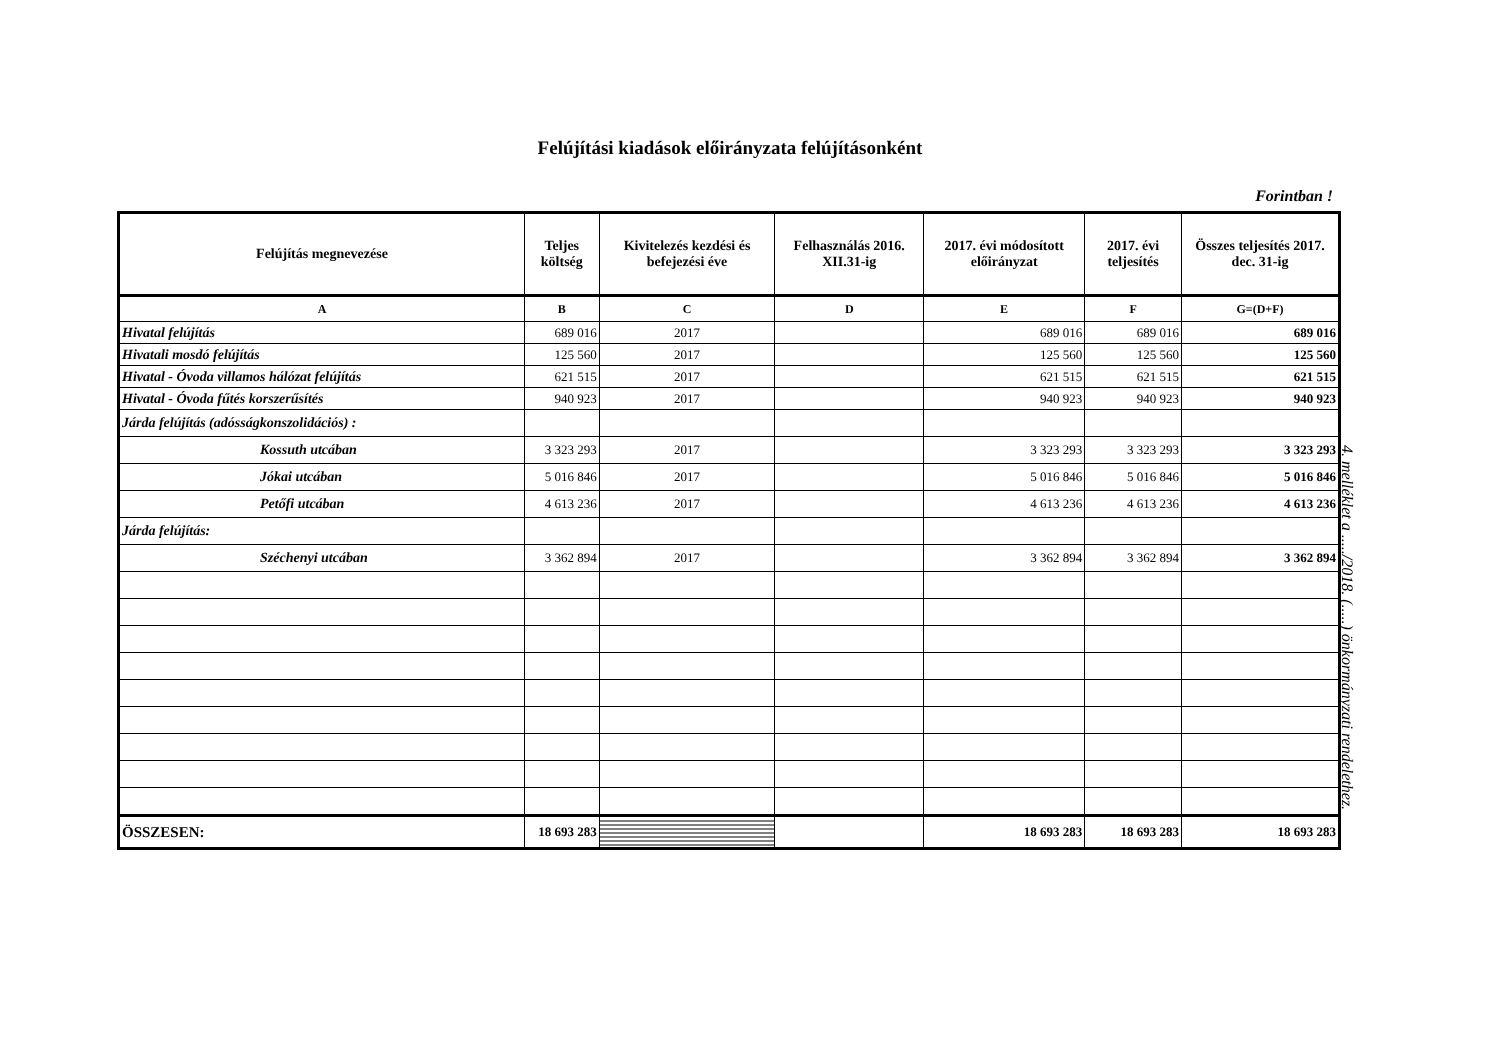Felújítási kiadások előirányzata felújításonként
Forintban !
| Felújítás megnevezése | Teljes költség | Kivitelezés kezdési és befejezési éve | Felhasználás 2016. XII.31-ig | 2017. évi módosított előirányzat | 2017. évi teljesítés | Összes teljesítés 2017. dec. 31-ig |
| --- | --- | --- | --- | --- | --- | --- |
| A | B | C | D | E | F | G=(D+F) |
| Hivatal felújítás | 689 016 | 2017 | | 689 016 | 689 016 | 689 016 |
| Hivatali mosdó felújítás | 125 560 | 2017 | | 125 560 | 125 560 | 125 560 |
| Hivatal - Óvoda villamos hálózat felújítás | 621 515 | 2017 | | 621 515 | 621 515 | 621 515 |
| Hivatal - Óvoda fűtés korszerűsítés | 940 923 | 2017 | | 940 923 | 940 923 | 940 923 |
| Járda felújítás (adósságkonszolidációs) : | | | | | | |
| Kossuth utcában | 3 323 293 | 2017 | | 3 323 293 | 3 323 293 | 3 323 293 |
| Jókai utcában | 5 016 846 | 2017 | | 5 016 846 | 5 016 846 | 5 016 846 |
| Petőfi utcában | 4 613 236 | 2017 | | 4 613 236 | 4 613 236 | 4 613 236 |
| Járda felújítás: | | | | | | |
| Széchenyi utcában | 3 362 894 | 2017 | | 3 362 894 | 3 362 894 | 3 362 894 |
| ÖSSZESEN: | 18 693 283 | | | 18 693 283 | 18 693 283 | 18 693 283 |
4. melléklet a ...../2018. (.....) önkormányzati rendelethez.